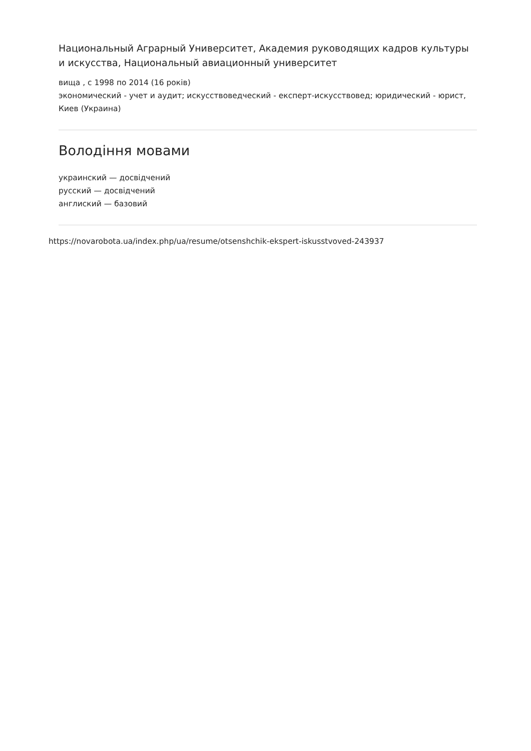Национальный Аграрный Университет, Академия руководящих кадров культуры и искусства, Национальный авиационный университет
вища , с 1998 по 2014 (16 років)
экономический - учет и аудит; искусствоведческий - експерт-искусствовед; юридический - юрист, Киев (Украина)
Володіння мовами
украинский — досвідчений
русский — досвідчений
англиский — базовий
https://novarobota.ua/index.php/ua/resume/otsenshchik-ekspert-iskusstvoved-243937